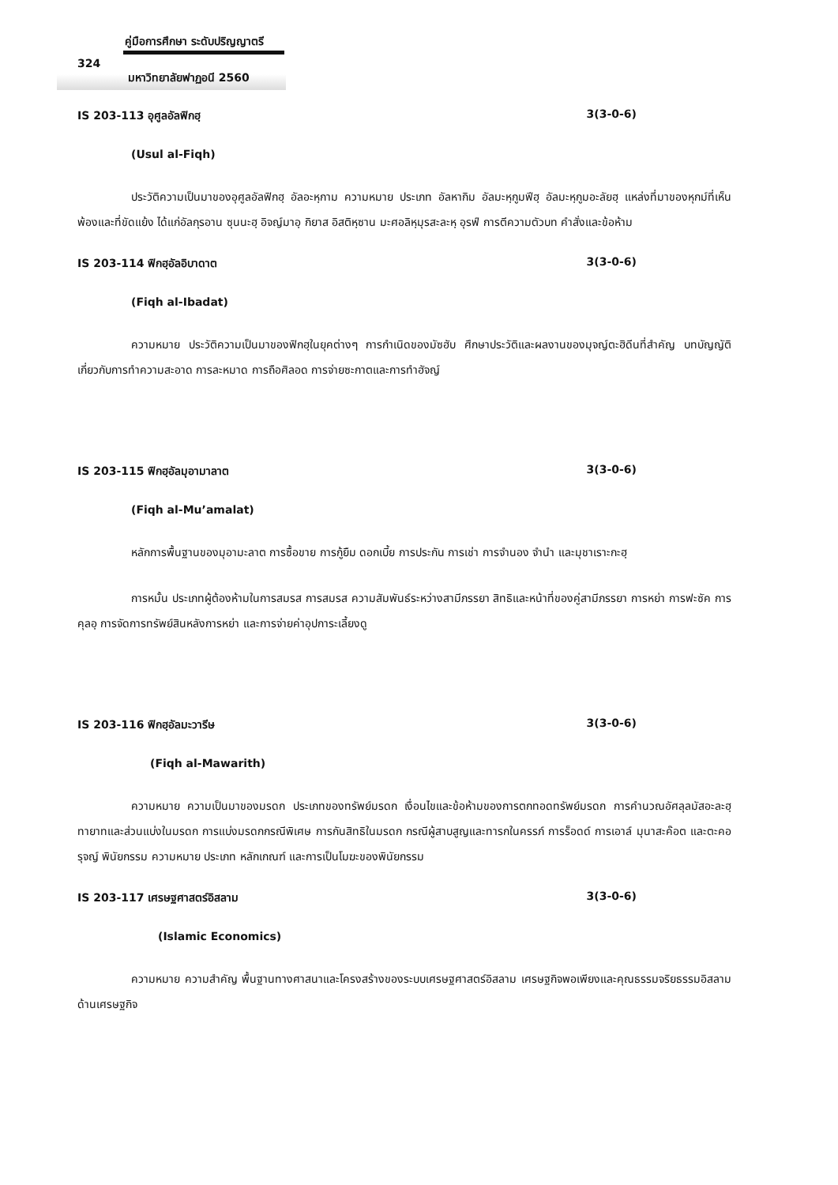คู่มือการศึกษา ระดับปริญญาตรี
324
มหาวิทยาลัยฟาฏอนี 2560
IS 203-113 อุศูลอัลฟิกฮฺ 3(3-0-6)
(Usul al-Fiqh)
ประวัติความเป็นมาของอุศูลอัลฟิกฮฺ อัลอะหฺกาม ความหมาย ประเภท อัลหากิม อัลมะหฺกูมฟีฮฺ อัลมะหฺกูมอะลัยฮฺ แหล่งที่มาของหุกม์ที่เห็นพ้องและที่ขัดแย้ง ได้แก่อัลกุรอาน ซุนนะฮฺ อิจญ์มาอฺ กิยาส อิสติหฺซาน มะศอลิหฺมุรสะละหฺ อุรฟ์ การตีความตัวบท คำสั่งและข้อห้าม
IS 203-114 ฟิกฮฺอัลอิบาดาต 3(3-0-6)
(Fiqh al-Ibadat)
ความหมาย ประวัติความเป็นมาของฟิกฮฺในยุคต่างๆ การกำเนิดของมัซฮับ ศึกษาประวัติและผลงานของมุจญ์ตะฮิดีนที่สำคัญ บทบัญญัติเกี่ยวกับการทำความสะอาด การละหมาด การถือศิลอด การจ่ายซะกาตและการทำฮัจญ์
IS 203-115 ฟิกฮฺอัลมุอามาลาต 3(3-0-6)
(Fiqh al-Mu’amalat)
หลักการพื้นฐานของมุอามะลาต การซื้อขาย การกู้ยืม ดอกเบี้ย การประกัน การเช่า การจำนอง จำนำ และมุชาเราะกะฮฺ
การหมั้น ประเภทผู้ต้องห้ามในการสมรส การสมรส ความสัมพันธ์ระหว่างสามีภรรยา สิทธิและหน้าที่ของคู่สามีภรรยา การหย่า การฟะซัค การคุลอฺ การจัดการทรัพย์สินหลังการหย่า และการจ่ายค่าอุปการะเลี้ยงดู
IS 203-116 ฟิกฮฺอัลมะวารีษ 3(3-0-6)
(Fiqh al-Mawarith)
ความหมาย ความเป็นมาของมรดก ประเภทของทรัพย์มรดก เงื่อนไขและข้อห้ามของการตกทอดทรัพย์มรดก การคำนวณอัศลุลมัสอะละฮฺ ทายาทและส่วนแบ่งในมรดก การแบ่งมรดกกรณีพิเศษ การกันสิทธิในมรดก กรณีผู้สาบสูญและทารกในครรภ์ การร็อดด์ การเอาล์ มุนาสะค๊อต และตะคอรุจญ์ พินัยกรรม ความหมาย ประเภท หลักเกณฑ์ และการเป็นโมฆะของพินัยกรรม
IS 203-117 เศรษฐศาสตร์อิสลาม 3(3-0-6)
(Islamic Economics)
ความหมาย ความสำคัญ พื้นฐานทางศาสนาและโครงสร้างของระบบเศรษฐศาสตร์อิสลาม เศรษฐกิจพอเพียงและคุณธรรมจริยธรรมอิสลามด้านเศรษฐกิจ